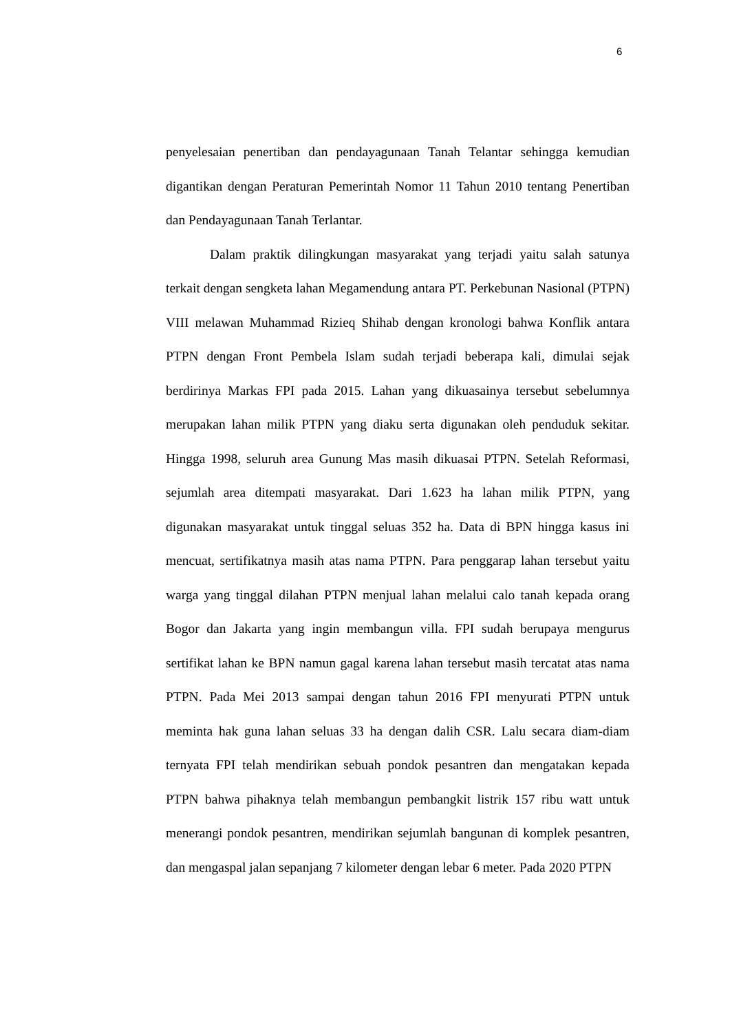6
penyelesaian penertiban dan pendayagunaan Tanah Telantar sehingga kemudian digantikan dengan Peraturan Pemerintah Nomor 11 Tahun 2010 tentang Penertiban dan Pendayagunaan Tanah Terlantar.
Dalam praktik dilingkungan masyarakat yang terjadi yaitu salah satunya terkait dengan sengketa lahan Megamendung antara PT. Perkebunan Nasional (PTPN) VIII melawan Muhammad Rizieq Shihab dengan kronologi bahwa Konflik antara PTPN dengan Front Pembela Islam sudah terjadi beberapa kali, dimulai sejak berdirinya Markas FPI pada 2015. Lahan yang dikuasainya tersebut sebelumnya merupakan lahan milik PTPN yang diaku serta digunakan oleh penduduk sekitar. Hingga 1998, seluruh area Gunung Mas masih dikuasai PTPN. Setelah Reformasi, sejumlah area ditempati masyarakat. Dari 1.623 ha lahan milik PTPN, yang digunakan masyarakat untuk tinggal seluas 352 ha. Data di BPN hingga kasus ini mencuat, sertifikatnya masih atas nama PTPN. Para penggarap lahan tersebut yaitu warga yang tinggal dilahan PTPN menjual lahan melalui calo tanah kepada orang Bogor dan Jakarta yang ingin membangun villa. FPI sudah berupaya mengurus sertifikat lahan ke BPN namun gagal karena lahan tersebut masih tercatat atas nama PTPN. Pada Mei 2013 sampai dengan tahun 2016 FPI menyurati PTPN untuk meminta hak guna lahan seluas 33 ha dengan dalih CSR. Lalu secara diam-diam ternyata FPI telah mendirikan sebuah pondok pesantren dan mengatakan kepada PTPN bahwa pihaknya telah membangun pembangkit listrik 157 ribu watt untuk menerangi pondok pesantren, mendirikan sejumlah bangunan di komplek pesantren, dan mengaspal jalan sepanjang 7 kilometer dengan lebar 6 meter. Pada 2020 PTPN